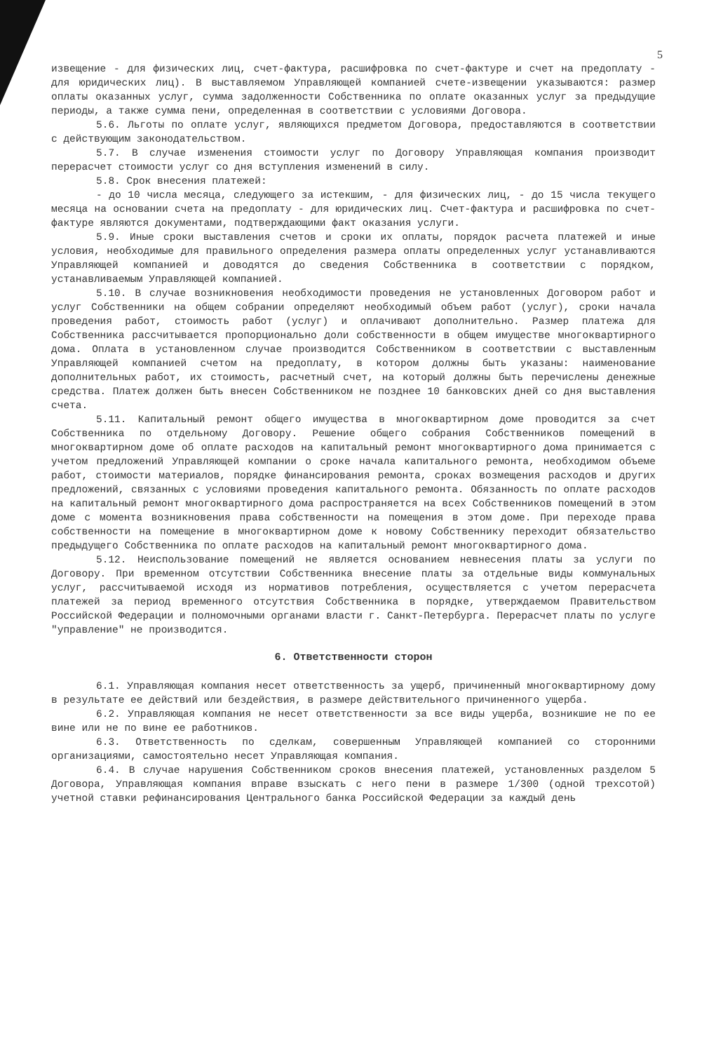5
извещение - для физических лиц, счет-фактура, расшифровка по счет-фактуре и счет на предоплату - для юридических лиц). В выставляемом Управляющей компанией счете-извещении указываются: размер оплаты оказанных услуг, сумма задолженности Собственника по оплате оказанных услуг за предыдущие периоды, а также сумма пени, определенная в соответствии с условиями Договора.
5.6. Льготы по оплате услуг, являющихся предметом Договора, предоставляются в соответствии с действующим законодательством.
5.7. В случае изменения стоимости услуг по Договору Управляющая компания производит перерасчет стоимости услуг со дня вступления изменений в силу.
5.8. Срок внесения платежей:
- до 10 числа месяца, следующего за истекшим, - для физических лиц, - до 15 числа текущего месяца на основании счета на предоплату - для юридических лиц. Счет-фактура и расшифровка по счет-фактуре являются документами, подтверждающими факт оказания услуги.
5.9. Иные сроки выставления счетов и сроки их оплаты, порядок расчета платежей и иные условия, необходимые для правильного определения размера оплаты определенных услуг устанавливаются Управляющей компанией и доводятся до сведения Собственника в соответствии с порядком, устанавливаемым Управляющей компанией.
5.10. В случае возникновения необходимости проведения не установленных Договором работ и услуг Собственники на общем собрании определяют необходимый объем работ (услуг), сроки начала проведения работ, стоимость работ (услуг) и оплачивают дополнительно. Размер платежа для Собственника рассчитывается пропорционально доли собственности в общем имуществе многоквартирного дома. Оплата в установленном случае производится Собственником в соответствии с выставленным Управляющей компанией счетом на предоплату, в котором должны быть указаны: наименование дополнительных работ, их стоимость, расчетный счет, на который должны быть перечислены денежные средства. Платеж должен быть внесен Собственником не позднее 10 банковских дней со дня выставления счета.
5.11. Капитальный ремонт общего имущества в многоквартирном доме проводится за счет Собственника по отдельному Договору. Решение общего собрания Собственников помещений в многоквартирном доме об оплате расходов на капитальный ремонт многоквартирного дома принимается с учетом предложений Управляющей компании о сроке начала капитального ремонта, необходимом объеме работ, стоимости материалов, порядке финансирования ремонта, сроках возмещения расходов и других предложений, связанных с условиями проведения капитального ремонта. Обязанность по оплате расходов на капитальный ремонт многоквартирного дома распространяется на всех Собственников помещений в этом доме с момента возникновения права собственности на помещения в этом доме. При переходе права собственности на помещение в многоквартирном доме к новому Собственнику переходит обязательство предыдущего Собственника по оплате расходов на капитальный ремонт многоквартирного дома.
5.12. Неиспользование помещений не является основанием невнесения платы за услуги по Договору. При временном отсутствии Собственника внесение платы за отдельные виды коммунальных услуг, рассчитываемой исходя из нормативов потребления, осуществляется с учетом перерасчета платежей за период временного отсутствия Собственника в порядке, утверждаемом Правительством Российской Федерации и полномочными органами власти г. Санкт-Петербурга. Перерасчет платы по услуге "управление" не производится.
6. Ответственности сторон
6.1. Управляющая компания несет ответственность за ущерб, причиненный многоквартирному дому в результате ее действий или бездействия, в размере действительного причиненного ущерба.
6.2. Управляющая компания не несет ответственности за все виды ущерба, возникшие не по ее вине или не по вине ее работников.
6.3. Ответственность по сделкам, совершенным Управляющей компанией со сторонними организациями, самостоятельно несет Управляющая компания.
6.4. В случае нарушения Собственником сроков внесения платежей, установленных разделом 5 Договора, Управляющая компания вправе взыскать с него пени в размере 1/300 (одной трехсотой) учетной ставки рефинансирования Центрального банка Российской Федерации за каждый день